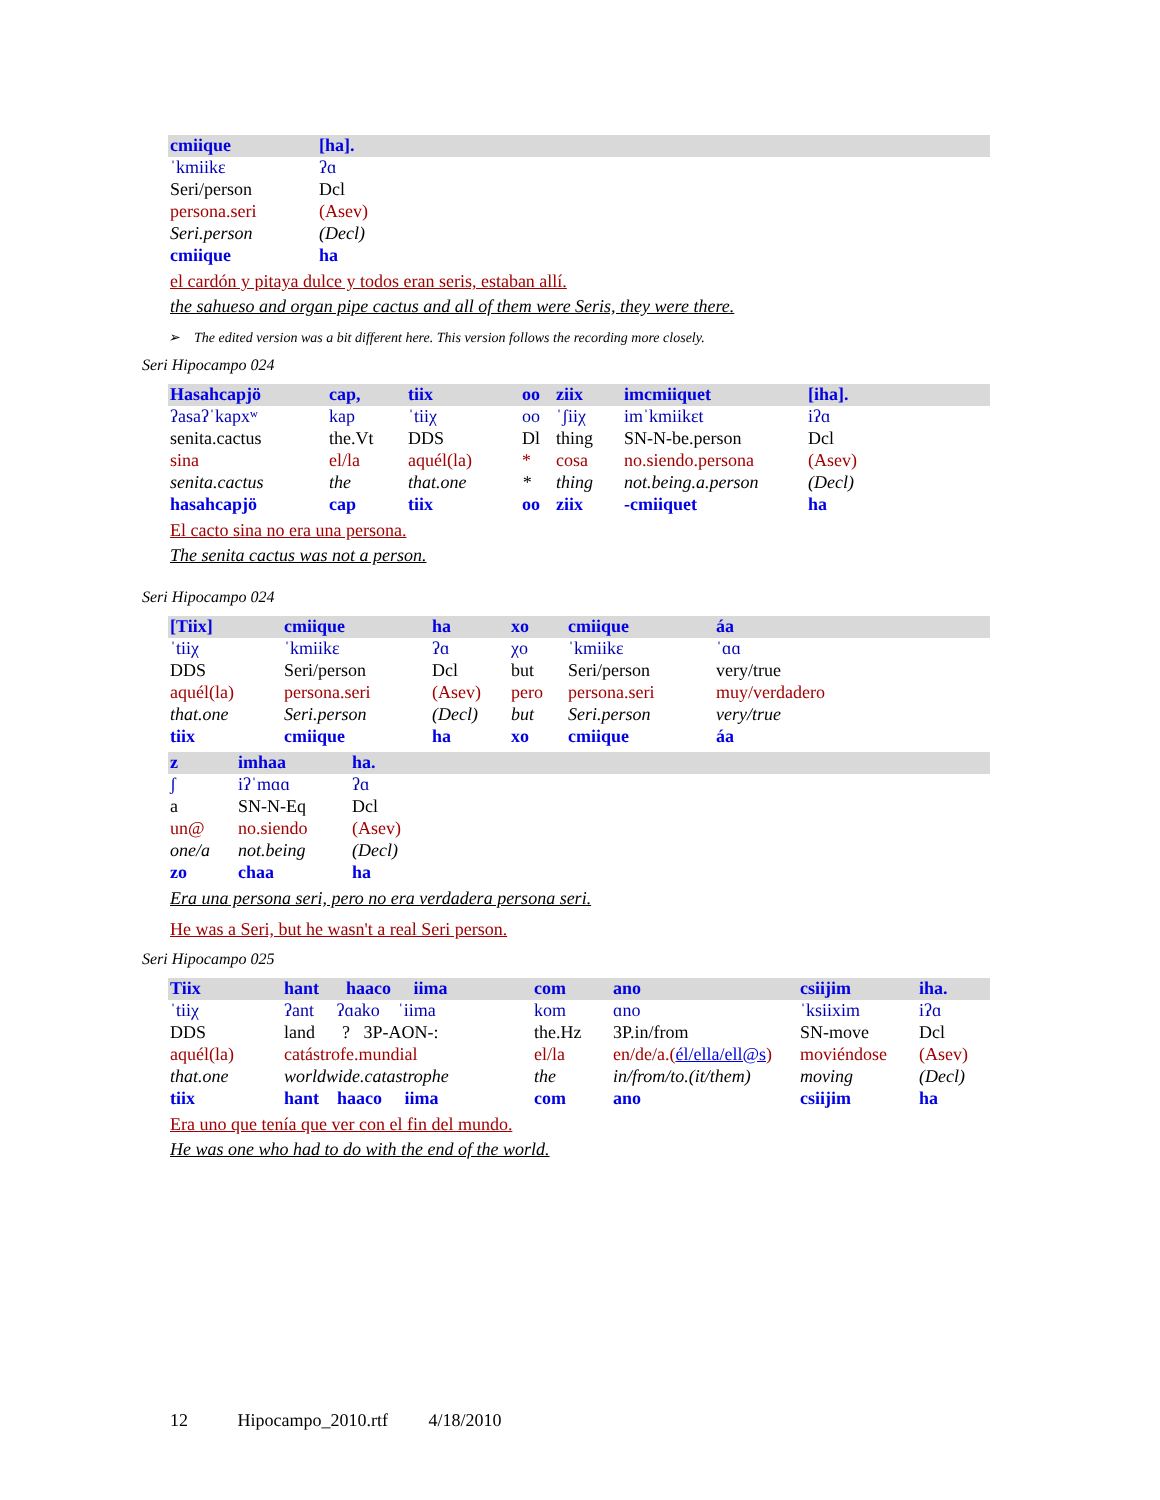| cmiique | [ha]. |
| ˈkmiikɛ | ʔɑ |
| Seri/person | Dcl |
| persona.seri | (Asev) |
| Seri.person | (Decl) |
| cmiique | ha |
el cardón y pitaya dulce y todos eran seris, estaban allí.
the sahueso and organ pipe cactus and all of them were Seris, they were there.
➢ The edited version was a bit different here. This version follows the recording more closely.
Seri Hipocampo 024
| Hasahcapjö | cap, | tiix | oo | ziix | imcmiiquet | [iha]. |
| ʔasaʔˈkapxʷ | kap | ˈtiiχ | oo | ˈʃiiχ | imˈkmiikɛt | iʔɑ |
| senita.cactus | the.Vt | DDS | Dl | thing | SN-N-be.person | Dcl |
| sina | el/la | aquél(la) | * | cosa | no.siendo.persona | (Asev) |
| senita.cactus | the | that.one | * | thing | not.being.a.person | (Decl) |
| hasahcapjö | cap | tiix | oo | ziix | -cmiiquet | ha |
El cacto sina no era una persona.
The senita cactus was not a person.
Seri Hipocampo 024
| [Tiix] | cmiique | ha | xo | cmiique | áa |
| ˈtiiχ | ˈkmiikɛ | ʔɑ | χo | ˈkmiikɛ | ˈɑɑ |
| DDS | Seri/person | Dcl | but | Seri/person | very/true |
| aquél(la) | persona.seri | (Asev) | pero | persona.seri | muy/verdadero |
| that.one | Seri.person | (Decl) | but | Seri.person | very/true |
| tiix | cmiique | ha | xo | cmiique | áa |
| z | imhaa | ha. |
| ʃ | iʔˈmɑɑ | ʔɑ |
| a | SN-N-Eq | Dcl |
| un@ | no.siendo | (Asev) |
| one/a | not.being | (Decl) |
| zo | chaa | ha |
Era una persona seri, pero no era verdadera persona seri.
He was a Seri, but he wasn't a real Seri person.
Seri Hipocampo 025
| Tiix | hant haaco iima | com | ano | csiijim | iha. |
| ˈtiiχ | ʔant ʔɑako ˈiima | kom | ɑno | ˈksiixim | iʔɑ |
| DDS | land ? 3P-AON-: | the.Hz | 3P.in/from | SN-move | Dcl |
| aquél(la) | catástrofe.mundial | el/la | en/de/a.( él/ella/ell@s ) | moviéndose | (Asev) |
| that.one | worldwide.catastrophe | the | in/from/to.(it/them) | moving | (Decl) |
| tiix | hant haaco iima | com | ano | csiijim | ha |
Era uno que tenía que ver con el fin del mundo.
He was one who had to do with the end of the world.
12 Hipocampo_2010.rtf 4/18/2010